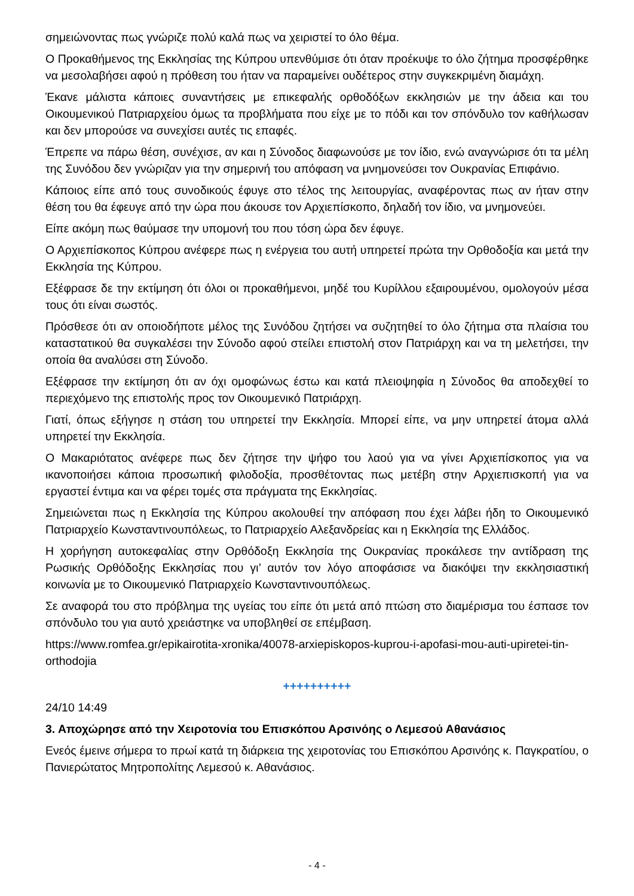σημειώνοντας πως γνώριζε πολύ καλά πως να χειριστεί το όλο θέμα.
Ο Προκαθήμενος της Εκκλησίας της Κύπρου υπενθύμισε ότι όταν προέκυψε το όλο ζήτημα προσφέρθηκε να μεσολαβήσει αφού η πρόθεση του ήταν να παραμείνει ουδέτερος στην συγκεκριμένη διαμάχη.
Έκανε μάλιστα κάποιες συναντήσεις με επικεφαλής ορθοδόξων εκκλησιών με την άδεια και του Οικουμενικού Πατριαρχείου όμως τα προβλήματα που είχε με το πόδι και τον σπόνδυλο τον καθήλωσαν και δεν μπορούσε να συνεχίσει αυτές τις επαφές.
Έπρεπε να πάρω θέση, συνέχισε, αν και η Σύνοδος διαφωνούσε με τον ίδιο, ενώ αναγνώρισε ότι τα μέλη της Συνόδου δεν γνώριζαν για την σημερινή του απόφαση να μνημονεύσει τον Ουκρανίας Επιφάνιο.
Κάποιος είπε από τους συνοδικούς έφυγε στο τέλος της λειτουργίας, αναφέροντας πως αν ήταν στην θέση του θα έφευγε από την ώρα που άκουσε τον Αρχιεπίσκοπο, δηλαδή τον ίδιο, να μνημονεύει.
Είπε ακόμη πως θαύμασε την υπομονή του που τόση ώρα δεν έφυγε.
Ο Αρχιεπίσκοπος Κύπρου ανέφερε πως η ενέργεια του αυτή υπηρετεί πρώτα την Ορθοδοξία και μετά την Εκκλησία της Κύπρου.
Εξέφρασε δε την εκτίμηση ότι όλοι οι προκαθήμενοι, μηδέ του Κυρίλλου εξαιρουμένου, ομολογούν μέσα τους ότι είναι σωστός.
Πρόσθεσε ότι αν οποιοδήποτε μέλος της Συνόδου ζητήσει να συζητηθεί το όλο ζήτημα στα πλαίσια του καταστατικού θα συγκαλέσει την Σύνοδο αφού στείλει επιστολή στον Πατριάρχη και να τη μελετήσει, την οποία θα αναλύσει στη Σύνοδο.
Εξέφρασε την εκτίμηση ότι αν όχι ομοφώνως έστω και κατά πλειοψηφία η Σύνοδος θα αποδεχθεί το περιεχόμενο της επιστολής προς τον Οικουμενικό Πατριάρχη.
Γιατί, όπως εξήγησε η στάση του υπηρετεί την Εκκλησία. Μπορεί είπε, να μην υπηρετεί άτομα αλλά υπηρετεί την Εκκλησία.
Ο Μακαριότατος ανέφερε πως δεν ζήτησε την ψήφο του λαού για να γίνει Αρχιεπίσκοπος για να ικανοποιήσει κάποια προσωπική φιλοδοξία, προσθέτοντας πως μετέβη στην Αρχιεπισκοπή για να εργαστεί έντιμα και να φέρει τομές στα πράγματα της Εκκλησίας.
Σημειώνεται πως η Εκκλησία της Κύπρου ακολουθεί την απόφαση που έχει λάβει ήδη το Οικουμενικό Πατριαρχείο Κωνσταντινουπόλεως, το Πατριαρχείο Αλεξανδρείας και η Εκκλησία της Ελλάδος.
Η χορήγηση αυτοκεφαλίας στην Ορθόδοξη Εκκλησία της Ουκρανίας προκάλεσε την αντίδραση της Ρωσικής Ορθόδοξης Εκκλησίας που γι’ αυτόν τον λόγο αποφάσισε να διακόψει την εκκλησιαστική κοινωνία με το Οικουμενικό Πατριαρχείο Κωνσταντινουπόλεως.
Σε αναφορά του στο πρόβλημα της υγείας του είπε ότι μετά από πτώση στο διαμέρισμα του έσπασε τον σπόνδυλο του για αυτό χρειάστηκε να υποβληθεί σε επέμβαση.
https://www.romfea.gr/epikairotita-xronika/40078-arxiepiskopos-kuprou-i-apofasi-mou-auti-upiretei-tin-orthodojia
++++++++++
24/10 14:49
3. Αποχώρησε από την Χειροτονία του Επισκόπου Αρσινόης ο Λεμεσού Αθανάσιος
Ενεός έμεινε σήμερα το πρωί κατά τη διάρκεια της χειροτονίας του Επισκόπου Αρσινόης κ. Παγκρατίου, ο Πανιερώτατος Μητροπολίτης Λεμεσού κ. Αθανάσιος.
- 4 -